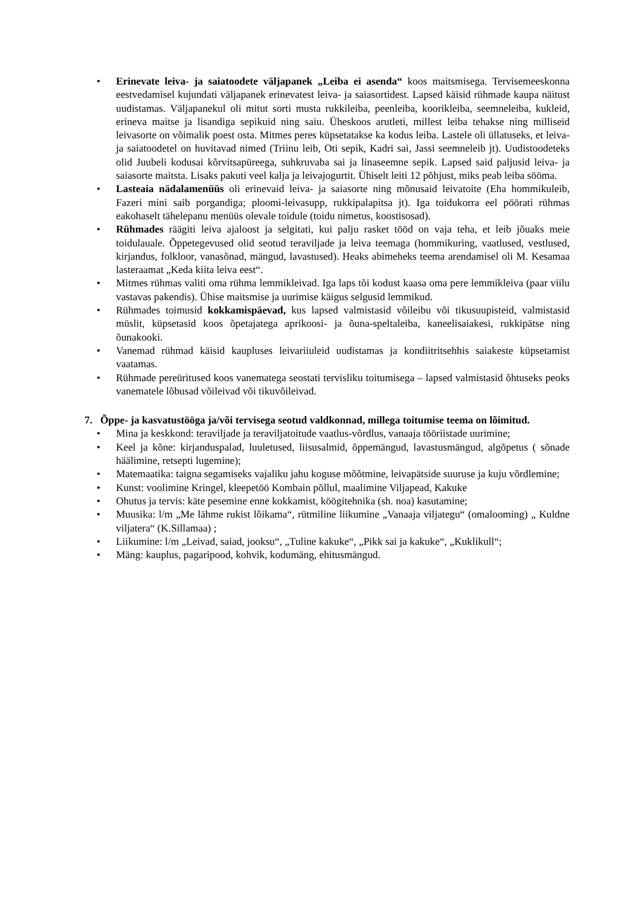• Erinevate leiva- ja saiatoodete väljapanek „Leiba ei asenda“ koos maitsmisega. Tervisemeeskonna eestvedamisel kujundati väljapanek erinevatest leiva- ja saiasortidest. Lapsed käisid rühmade kaupa näitust uudistamas. Väljapanekul oli mitut sorti musta rukkileiba, peenleiba, koorikleiba, seemneleiba, kukleid, erineva maitse ja lisandiga sepikuid ning saiu. Üheskoos arutleti, millest leiba tehakse ning milliseid leivasorte on võimalik poest osta. Mitmes peres küpsetatakse ka kodus leiba. Lastele oli üllatuseks, et leiva- ja saiatoodetel on huvitavad nimed (Triinu leib, Oti sepik, Kadri sai, Jassi seemneleib jt). Uudistoodeteks olid Juubeli kodusai kõrvitsapüreega, suhkruvaba sai ja linaseemne sepik. Lapsed said paljusid leiva- ja saiasorte maitsta. Lisaks pakuti veel kalja ja leivajogurtit. Ühiselt leiti 12 põhjust, miks peab leiba sööma.
• Lasteaia nädalamenüüs oli erinevaid leiva- ja saiasorte ning mõnusaid leivatoite (Eha hommikuleib, Fazeri mini saib porgandiga; ploomi-leivasupp, rukkipalapitsa jt). Iga toidukorra eel pöörati rühmas eakohaselt tähelepanu menüüs olevale toidule (toidu nimetus, koostisosad).
• Rühmades räägiti leiva ajaloost ja selgitati, kui palju rasket tööd on vaja teha, et leib jõuaks meie toidulauale. Õppetegevused olid seotud teraviljade ja leiva teemaga (hommikuring, vaatlused, vestlused, kirjandus, folkloor, vanasõnad, mängud, lavastused). Heaks abimeheks teema arendamisel oli M. Kesamaa lasteraamat „Keda kiita leiva eest“.
• Mitmes rühmas valiti oma rühma lemmikleivad. Iga laps tõi kodust kaasa oma pere lemmikleiva (paar viilu vastavas pakendis). Ühise maitsmise ja uurimise käigus selgusid lemmikud.
• Rühmades toimusid kokkamispäevad, kus lapsed valmistasid võileibu või tikusuupisteid, valmistasid müslit, küpsetasid koos õpetajatega aprikoosi- ja õuna-speltaleiba, kaneelisaiakesi, rukkipätse ning õunakooki.
• Vanemad rühmad käisid kaupluses leivariiuleid uudistamas ja kondiitritsehhis saiakeste küpsetamist vaatamas.
• Rühmade pereüritused koos vanematega seostati tervisliku toitumisega – lapsed valmistasid õhtuseks peoks vanematele lõbusad võileivad või tikuvõileivad.
7. Õppe- ja kasvatustööga ja/või tervisega seotud valdkonnad, millega toitumise teema on lõimitud.
• Mina ja keskkond: teraviljade ja teraviljatoitude vaatlus-võrdlus, vanaaja tööriistade uurimine;
• Keel ja kõne: kirjanduspalad, luuletused, liisusalmid, õppemängud, lavastusmängud, algõpetus ( sõnade häälimine, retsepti lugemine);
• Matemaatika: taigna segamiseks vajaliku jahu koguse mõõtmine, leivapätside suuruse ja kuju võrdlemine;
• Kunst: voolimine Kringel, kleepetöö Kombain põllul, maalimine Viljapead, Kakuke
• Ohutus ja tervis: käte pesemine enne kokkamist, köögitehnika (sh. noa) kasutamine;
• Muusika: l/m „Me lähme rukist lõikama“, rütmiline liikumine „Vanaaja viljategu“ (omalooming) „ Kuldne viljatera“ (K.Sillamaa) ;
• Liikumine: l/m „Leivad, saiad, jooksu“, „Tuline kakuke“, „Pikk sai ja kakuke“, „Kuklikull“;
• Mäng: kauplus, pagaripood, kohvik, kodumäng, ehitusmängud.